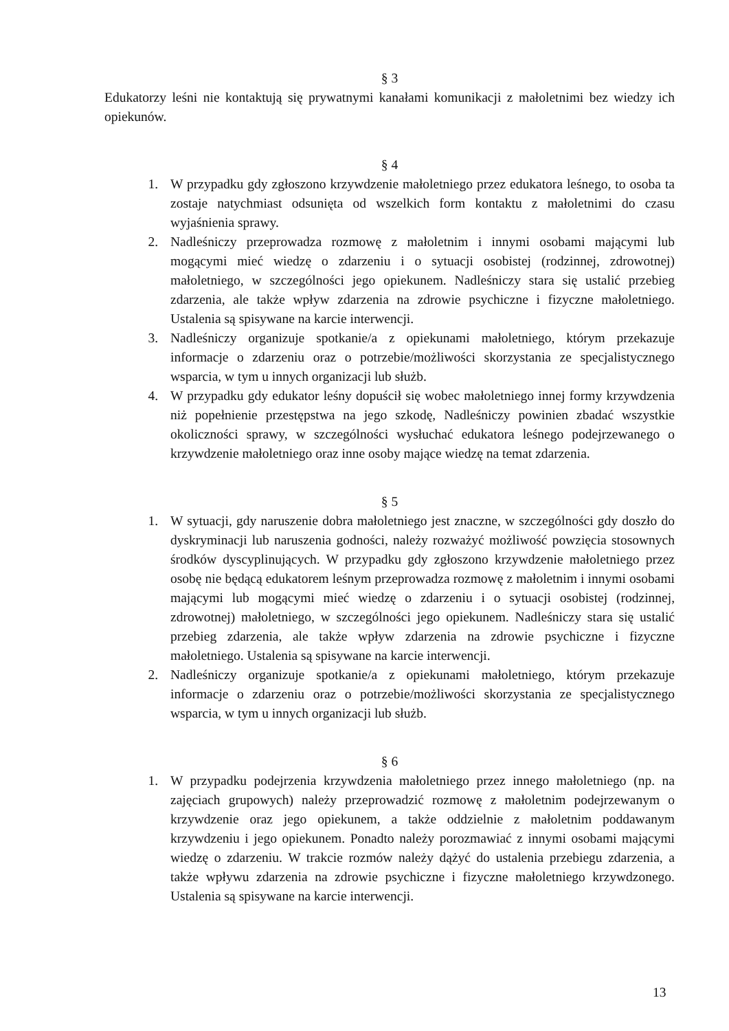§ 3
Edukatorzy leśni nie kontaktują się prywatnymi kanałami komunikacji z małoletnimi bez wiedzy ich opiekunów.
§ 4
1. W przypadku gdy zgłoszono krzywdzenie małoletniego przez edukatora leśnego, to osoba ta zostaje natychmiast odsunięta od wszelkich form kontaktu z małoletnimi do czasu wyjaśnienia sprawy.
2. Nadleśniczy przeprowadza rozmowę z małoletnim i innymi osobami mającymi lub mogącymi mieć wiedzę o zdarzeniu i o sytuacji osobistej (rodzinnej, zdrowotnej) małoletniego, w szczególności jego opiekunem. Nadleśniczy stara się ustalić przebieg zdarzenia, ale także wpływ zdarzenia na zdrowie psychiczne i fizyczne małoletniego. Ustalenia są spisywane na karcie interwencji.
3. Nadleśniczy organizuje spotkanie/a z opiekunami małoletniego, którym przekazuje informacje o zdarzeniu oraz o potrzebie/możliwości skorzystania ze specjalistycznego wsparcia, w tym u innych organizacji lub służb.
4. W przypadku gdy edukator leśny dopuścił się wobec małoletniego innej formy krzywdzenia niż popełnienie przestępstwa na jego szkodę, Nadleśniczy powinien zbadać wszystkie okoliczności sprawy, w szczególności wysłuchać edukatora leśnego podejrzewanego o krzywdzenie małoletniego oraz inne osoby mające wiedzę na temat zdarzenia.
§ 5
1. W sytuacji, gdy naruszenie dobra małoletniego jest znaczne, w szczególności gdy doszło do dyskryminacji lub naruszenia godności, należy rozważyć możliwość powzięcia stosownych środków dyscyplinujących. W przypadku gdy zgłoszono krzywdzenie małoletniego przez osobę nie będącą edukatorem leśnym przeprowadza rozmowę z małoletnim i innymi osobami mającymi lub mogącymi mieć wiedzę o zdarzeniu i o sytuacji osobistej (rodzinnej, zdrowotnej) małoletniego, w szczególności jego opiekunem. Nadleśniczy stara się ustalić przebieg zdarzenia, ale także wpływ zdarzenia na zdrowie psychiczne i fizyczne małoletniego. Ustalenia są spisywane na karcie interwencji.
2. Nadleśniczy organizuje spotkanie/a z opiekunami małoletniego, którym przekazuje informacje o zdarzeniu oraz o potrzebie/możliwości skorzystania ze specjalistycznego wsparcia, w tym u innych organizacji lub służb.
§ 6
1. W przypadku podejrzenia krzywdzenia małoletniego przez innego małoletniego (np. na zajęciach grupowych) należy przeprowadzić rozmowę z małoletnim podejrzewanym o krzywdzenie oraz jego opiekunem, a także oddzielnie z małoletnim poddawanym krzywdzeniu i jego opiekunem. Ponadto należy porozmawiać z innymi osobami mającymi wiedzę o zdarzeniu. W trakcie rozmów należy dążyć do ustalenia przebiegu zdarzenia, a także wpływu zdarzenia na zdrowie psychiczne i fizyczne małoletniego krzywdzonego. Ustalenia są spisywane na karcie interwencji.
13